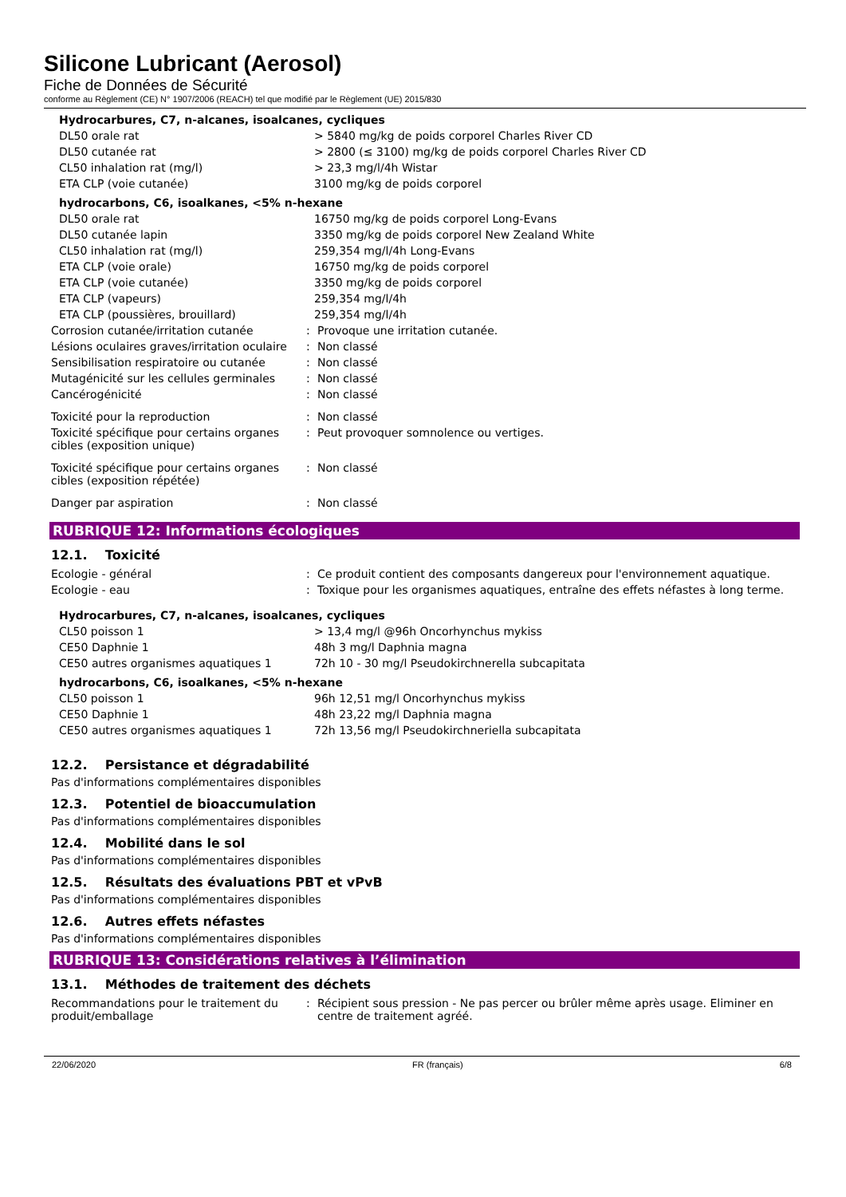Silicone Lubricant (Aerosol)
Fiche de Données de Sécurité
conforme au Règlement (CE) N° 1907/2006 (REACH) tel que modifié par le Règlement (UE) 2015/830
Hydrocarbures, C7, n-alcanes, isoalcanes, cycliques
| DL50 orale rat | > 5840 mg/kg de poids corporel Charles River CD |
| DL50 cutanée rat | > 2800 (≤ 3100) mg/kg de poids corporel Charles River CD |
| CL50 inhalation rat (mg/l) | > 23,3 mg/l/4h Wistar |
| ETA CLP (voie cutanée) | 3100 mg/kg de poids corporel |
hydrocarbons, C6, isoalkanes, <5% n-hexane
| DL50 orale rat | 16750 mg/kg de poids corporel Long-Evans |
| DL50 cutanée lapin | 3350 mg/kg de poids corporel New Zealand White |
| CL50 inhalation rat (mg/l) | 259,354 mg/l/4h Long-Evans |
| ETA CLP (voie orale) | 16750 mg/kg de poids corporel |
| ETA CLP (voie cutanée) | 3350 mg/kg de poids corporel |
| ETA CLP (vapeurs) | 259,354 mg/l/4h |
| ETA CLP (poussières, brouillard) | 259,354 mg/l/4h |
| Corrosion cutanée/irritation cutanée | : | Provoque une irritation cutanée. |
| Lésions oculaires graves/irritation oculaire | : | Non classé |
| Sensibilisation respiratoire ou cutanée | : | Non classé |
| Mutagénicité sur les cellules germinales | : | Non classé |
| Cancérogénicité | : | Non classé |
| Toxicité pour la reproduction | : | Non classé |
| Toxicité spécifique pour certains organes cibles (exposition unique) | : | Peut provoquer somnolence ou vertiges. |
| Toxicité spécifique pour certains organes cibles (exposition répétée) | : | Non classé |
| Danger par aspiration | : | Non classé |
RUBRIQUE 12: Informations écologiques
12.1. Toxicité
| Ecologie - général | : | Ce produit contient des composants dangereux pour l'environnement aquatique. |
| Ecologie - eau | : | Toxique pour les organismes aquatiques, entraîne des effets néfastes à long terme. |
Hydrocarbures, C7, n-alcanes, isoalcanes, cycliques
| CL50 poisson 1 | > 13,4 mg/l @96h Oncorhynchus mykiss |
| CE50 Daphnie 1 | 48h 3 mg/l Daphnia magna |
| CE50 autres organismes aquatiques 1 | 72h 10 - 30 mg/l Pseudokirchnerella subcapitata |
hydrocarbons, C6, isoalkanes, <5% n-hexane
| CL50 poisson 1 | 96h 12,51 mg/l Oncorhynchus mykiss |
| CE50 Daphnie 1 | 48h 23,22 mg/l Daphnia magna |
| CE50 autres organismes aquatiques 1 | 72h 13,56 mg/l Pseudokirchneriella subcapitata |
12.2. Persistance et dégradabilité
Pas d'informations complémentaires disponibles
12.3. Potentiel de bioaccumulation
Pas d'informations complémentaires disponibles
12.4. Mobilité dans le sol
Pas d'informations complémentaires disponibles
12.5. Résultats des évaluations PBT et vPvB
Pas d'informations complémentaires disponibles
12.6. Autres effets néfastes
Pas d'informations complémentaires disponibles
RUBRIQUE 13: Considérations relatives à l’élimination
13.1. Méthodes de traitement des déchets
| Recommandations pour le traitement du produit/emballage | : | Récipient sous pression - Ne pas percer ou brûler même après usage. Eliminer en centre de traitement agréé. |
22/06/2020 FR (français) 6/8